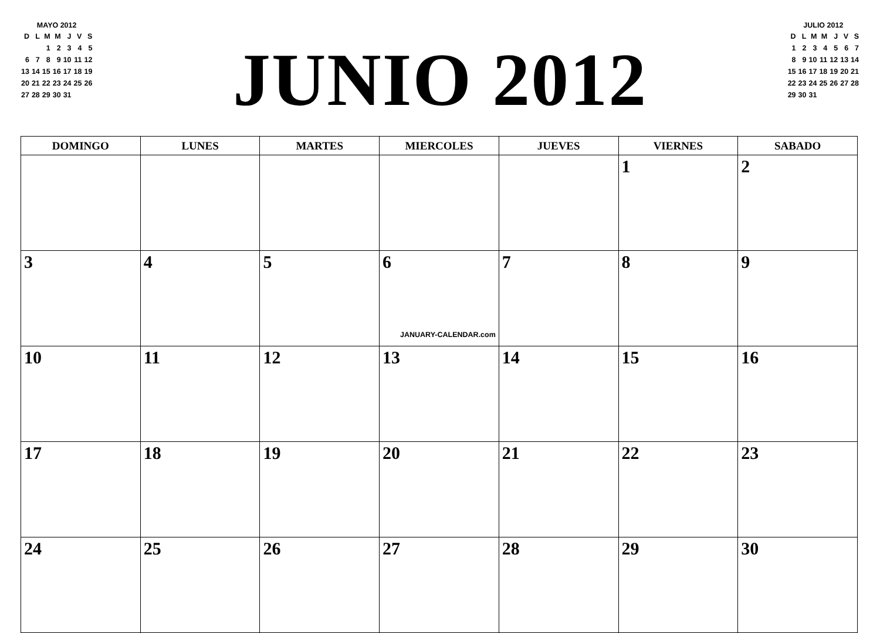MAYO 2012
| D | L | M | M | J | V | S |
| | | 1 | 2 | 3 | 4 | 5 |
| 6 | 7 | 8 | 9 | 10 | 11 | 12 |
| 13 | 14 | 15 | 16 | 17 | 18 | 19 |
| 20 | 21 | 22 | 23 | 24 | 25 | 26 |
| 27 | 28 | 29 | 30 | 31 | | |
JUNIO 2012
JULIO 2012
| D | L | M | M | J | V | S |
| 1 | 2 | 3 | 4 | 5 | 6 | 7 |
| 8 | 9 | 10 | 11 | 12 | 13 | 14 |
| 15 | 16 | 17 | 18 | 19 | 20 | 21 |
| 22 | 23 | 24 | 25 | 26 | 27 | 28 |
| 29 | 30 | 31 | | | | |
| DOMINGO | LUNES | MARTES | MIERCOLES | JUEVES | VIERNES | SABADO |
| --- | --- | --- | --- | --- | --- | --- |
| | | | | | 1 | 2 |
| 3 | 4 | 5 | 6 JANUARY-CALENDAR.com | 7 | 8 | 9 |
| 10 | 11 | 12 | 13 | 14 | 15 | 16 |
| 17 | 18 | 19 | 20 | 21 | 22 | 23 |
| 24 | 25 | 26 | 27 | 28 | 29 | 30 |